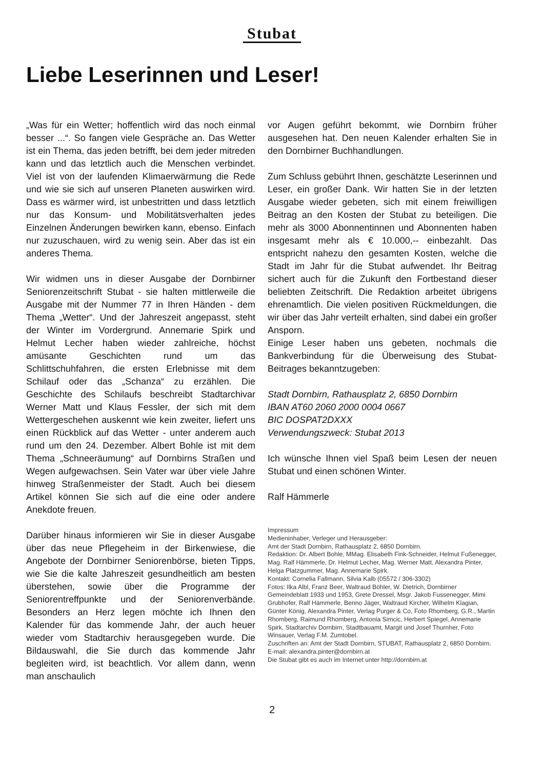Stubat
Liebe Leserinnen und Leser!
„Was für ein Wetter; hoffentlich wird das noch einmal besser ...“. So fangen viele Gespräche an. Das Wetter ist ein Thema, das jeden betrifft, bei dem jeder mitreden kann und das letztlich auch die Menschen verbindet. Viel ist von der laufenden Klimaerwärmung die Rede und wie sie sich auf unseren Planeten auswirken wird. Dass es wärmer wird, ist unbestritten und dass letztlich nur das Konsum- und Mobilitätsverhalten jedes Einzelnen Änderungen bewirken kann, ebenso. Einfach nur zuzuschauen, wird zu wenig sein. Aber das ist ein anderes Thema.
Wir widmen uns in dieser Ausgabe der Dornbirner Seniorenzeitschrift Stubat - sie halten mittlerweile die Ausgabe mit der Nummer 77 in Ihren Händen - dem Thema „Wetter“. Und der Jahreszeit angepasst, steht der Winter im Vordergrund. Annemarie Spirk und Helmut Lecher haben wieder zahlreiche, höchst amüsante Geschichten rund um das Schlittschuhfahren, die ersten Erlebnisse mit dem Schilauf oder das „Schanza“ zu erzählen. Die Geschichte des Schilaufs beschreibt Stadtarchivar Werner Matt und Klaus Fessler, der sich mit dem Wettergeschehen auskennt wie kein zweiter, liefert uns einen Rückblick auf das Wetter - unter anderem auch rund um den 24. Dezember. Albert Bohle ist mit dem Thema „Schneeräumung“ auf Dornbirns Straßen und Wegen aufgewachsen. Sein Vater war über viele Jahre hinweg Straßenmeister der Stadt. Auch bei diesem Artikel können Sie sich auf die eine oder andere Anekdote freuen.
Darüber hinaus informieren wir Sie in dieser Ausgabe über das neue Pflegeheim in der Birkenwiese, die Angebote der Dornbirner Seniorenbörse, bieten Tipps, wie Sie die kalte Jahreszeit gesundheitlich am besten überstehen, sowie über die Programme der Seniorentreffpunkte und der Seniorenverbände. Besonders an Herz legen möchte ich Ihnen den Kalender für das kommende Jahr, der auch heuer wieder vom Stadtarchiv herausgegeben wurde. Die Bildauswahl, die Sie durch das kommende Jahr begleiten wird, ist beachtlich. Vor allem dann, wenn man anschaulich
vor Augen geführt bekommt, wie Dornbirn früher ausgesehen hat. Den neuen Kalender erhalten Sie in den Dornbirner Buchhandlungen.
Zum Schluss gebührt Ihnen, geschätzte Leserinnen und Leser, ein großer Dank. Wir hatten Sie in der letzten Ausgabe wieder gebeten, sich mit einem freiwilligen Beitrag an den Kosten der Stubat zu beteiligen. Die mehr als 3000 Abonnentinnen und Abonnenten haben insgesamt mehr als € 10.000,-- einbezahlt. Das entspricht nahezu den gesamten Kosten, welche die Stadt im Jahr für die Stubat aufwendet. Ihr Beitrag sichert auch für die Zukunft den Fortbestand dieser beliebten Zeitschrift. Die Redaktion arbeitet übrigens ehrenamtlich. Die vielen positiven Rückmeldungen, die wir über das Jahr verteilt erhalten, sind dabei ein großer Ansporn.
Einige Leser haben uns gebeten, nochmals die Bankverbindung für die Überweisung des Stubat-Beitrages bekanntzugeben:
Stadt Dornbirn, Rathausplatz 2, 6850 Dornbirn
IBAN AT60 2060 2000 0004 0667
BIC DOSPAT2DXXX
Verwendungszweck: Stubat 2013
Ich wünsche Ihnen viel Spaß beim Lesen der neuen Stubat und einen schönen Winter.
Ralf Hämmerle
Impressum
Medieninhaber, Verleger und Herausgeber:
Amt der Stadt Dornbirn, Rathausplatz 2, 6850 Dornbirn.
Redaktion: Dr. Albert Bohle, MMag. Elisabeth Fink-Schneider, Helmut Fußenegger, Mag. Ralf Hämmerle, Dr. Helmut Lecher, Mag. Werner Matt, Alexandra Pinter, Helga Platzgummer, Mag. Annemarie Spirk.
Kontakt: Cornelia Fallmann, Silvia Kalb (05572 / 306-3302)
Fotos: Ilka Albl, Franz Beer, Waltraud Böhler, W. Dietrich, Dornbirner Gemeindeblatt 1933 und 1953, Grete Dressel, Msgr. Jakob Fussenegger, Mimi Grubhofer, Ralf Hämmerle, Benno Jäger, Waltraud Kircher, Wilhelm Klagian, Günter König, Alexandra Pinter, Verlag Purger & Co, Foto Rhomberg, G.R., Martin Rhomberg, Raimund Rhomberg, Antonia Simcic, Herbert Spiegel, Annemarie Spirk, Stadtarchiv Dornbirn, Stadtbauamt, Margit und Josef Thurnher, Foto Winsauer, Verlag F.M. Zumtobel.
Zuschriften an: Amt der Stadt Dornbirn, STUBAT, Rathausplatz 2, 6850 Dornbirn. E-mail: alexandra.pinter@dornbirn.at
Die Stubat gibt es auch im Internet unter http://dornbirn.at
2